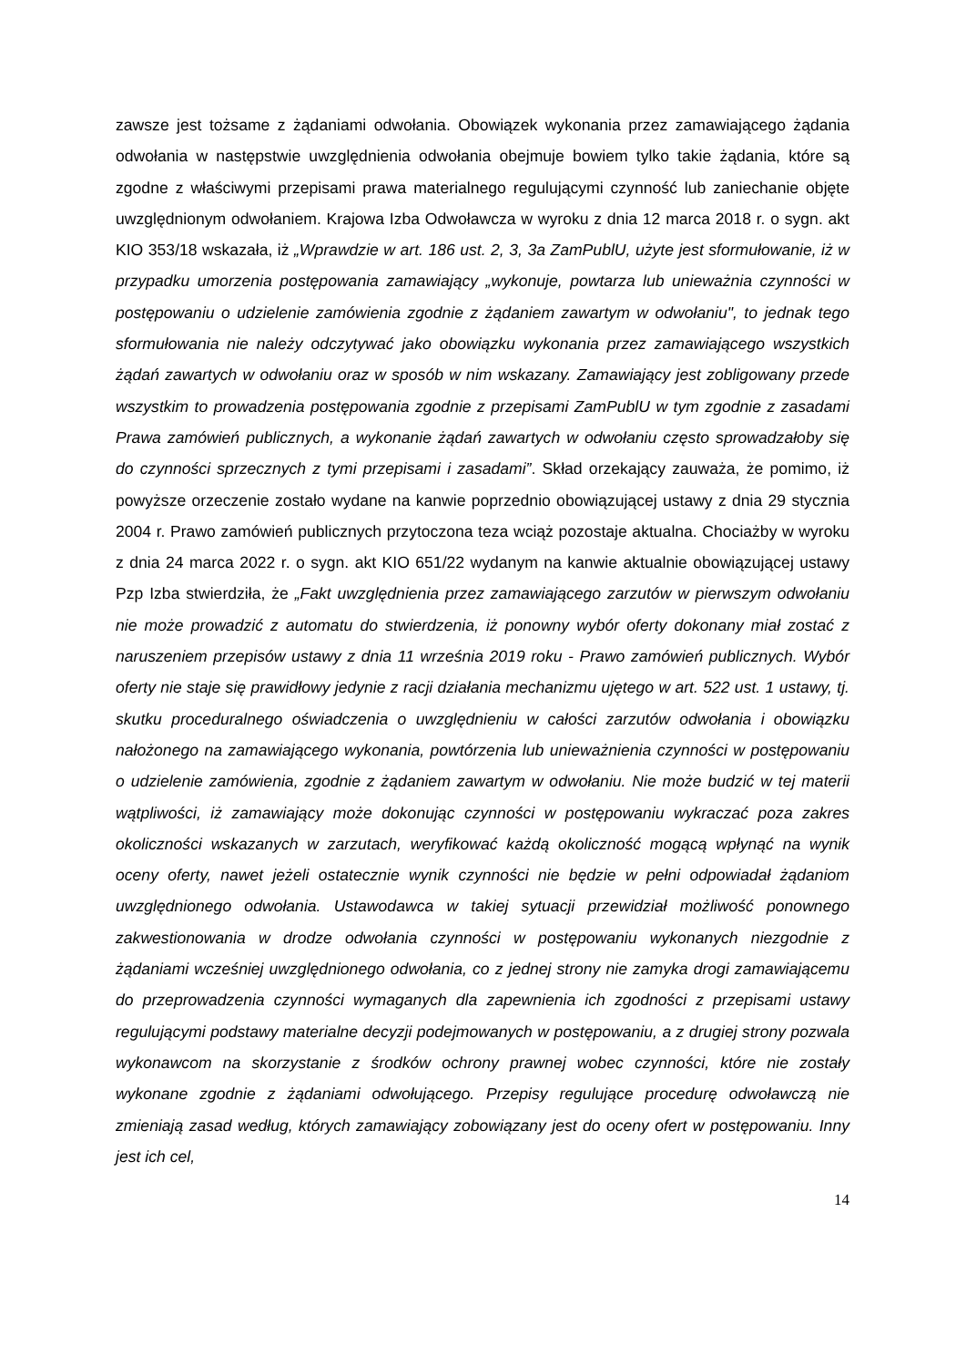zawsze jest tożsame z żądaniami odwołania. Obowiązek wykonania przez zamawiającego żądania odwołania w następstwie uwzględnienia odwołania obejmuje bowiem tylko takie żądania, które są zgodne z właściwymi przepisami prawa materialnego regulującymi czynność lub zaniechanie objęte uwzględnionym odwołaniem. Krajowa Izba Odwoławcza w wyroku z dnia 12 marca 2018 r. o sygn. akt KIO 353/18 wskazała, iż „Wprawdzie w art. 186 ust. 2, 3, 3a ZamPublU, użyte jest sformułowanie, iż w przypadku umorzenia postępowania zamawiający „wykonuje, powtarza lub unieważnia czynności w postępowaniu o udzielenie zamówienia zgodnie z żądaniem zawartym w odwołaniu", to jednak tego sformułowania nie należy odczytywać jako obowiązku wykonania przez zamawiającego wszystkich żądań zawartych w odwołaniu oraz w sposób w nim wskazany. Zamawiający jest zobligowany przede wszystkim to prowadzenia postępowania zgodnie z przepisami ZamPublU w tym zgodnie z zasadami Prawa zamówień publicznych, a wykonanie żądań zawartych w odwołaniu często sprowadzałoby się do czynności sprzecznych z tymi przepisami i zasadami”. Skład orzekający zauważa, że pomimo, iż powyższe orzeczenie zostało wydane na kanwie poprzednio obowiązującej ustawy z dnia 29 stycznia 2004 r. Prawo zamówień publicznych przytoczona teza wciąż pozostaje aktualna. Chociażby w wyroku z dnia 24 marca 2022 r. o sygn. akt KIO 651/22 wydanym na kanwie aktualnie obowiązującej ustawy Pzp Izba stwierdziła, że „Fakt uwzględnienia przez zamawiającego zarzutów w pierwszym odwołaniu nie może prowadzić z automatu do stwierdzenia, iż ponowny wybór oferty dokonany miał zostać z naruszeniem przepisów ustawy z dnia 11 września 2019 roku - Prawo zamówień publicznych. Wybór oferty nie staje się prawidłowy jedynie z racji działania mechanizmu ujętego w art. 522 ust. 1 ustawy, tj. skutku proceduralnego oświadczenia o uwzględnieniu w całości zarzutów odwołania i obowiązku nałożonego na zamawiającego wykonania, powtórzenia lub unieważnienia czynności w postępowaniu o udzielenie zamówienia, zgodnie z żądaniem zawartym w odwołaniu. Nie może budzić w tej materii wątpliwości, iż zamawiający może dokonując czynności w postępowaniu wykraczać poza zakres okoliczności wskazanych w zarzutach, weryfikować każdą okoliczność mogącą wpłynąć na wynik oceny oferty, nawet jeżeli ostatecznie wynik czynności nie będzie w pełni odpowiadał żądaniom uwzględnionego odwołania. Ustawodawca w takiej sytuacji przewidział możliwość ponownego zakwestionowania w drodze odwołania czynności w postępowaniu wykonanych niezgodnie z żądaniami wcześniej uwzględnionego odwołania, co z jednej strony nie zamyka drogi zamawiającemu do przeprowadzenia czynności wymaganych dla zapewnienia ich zgodności z przepisami ustawy regulującymi podstawy materialne decyzji podejmowanych w postępowaniu, a z drugiej strony pozwala wykonawcom na skorzystanie z środków ochrony prawnej wobec czynności, które nie zostały wykonane zgodnie z żądaniami odwołującego. Przepisy regulujące procedurę odwoławczą nie zmieniają zasad według, których zamawiający zobowiązany jest do oceny ofert w postępowaniu. Inny jest ich cel,
14